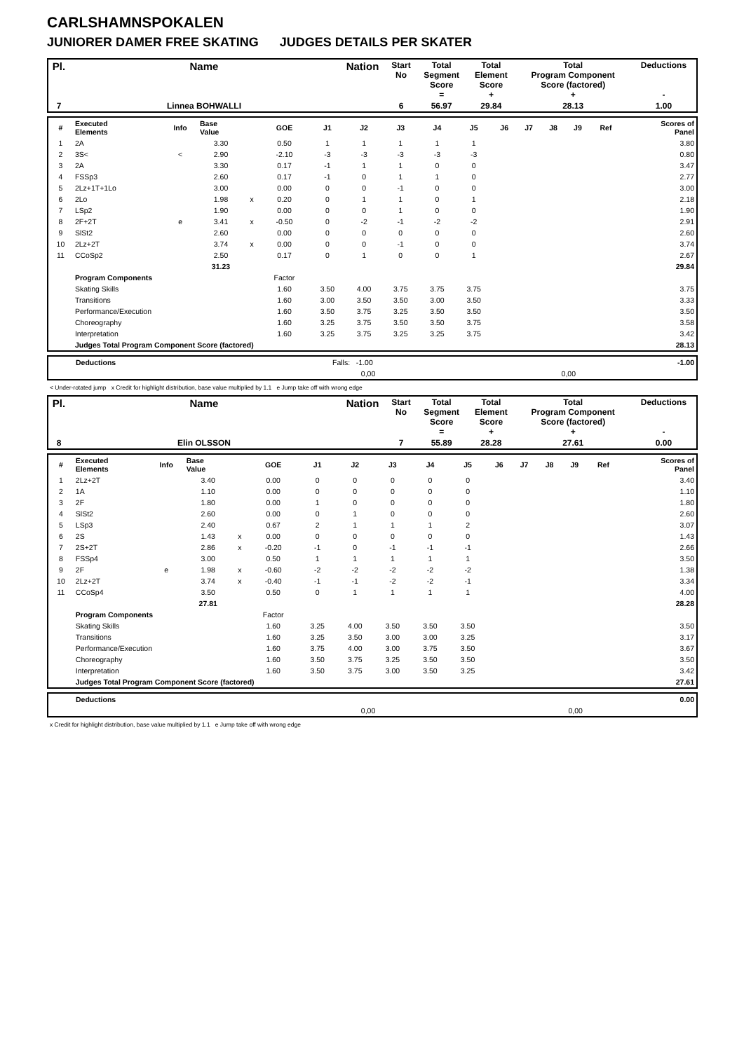CARLSHAMNSPOKALEN
JUNIORER DAMER FREE SKATING JUDGES DETAILS PER SKATER
| Pl. | Name | Nation | Start No | Total Segment Score = | Total Element Score + | Total Program Component Score (factored) + | Deductions - |
| 7 | Linnea BOHWALLI | | 6 | 56.97 | 29.84 | 28.13 | 1.00 |
| # | Executed Elements | Info | Base Value | | GOE | J1 | J2 | J3 | J4 | J5 | J6 | J7 | J8 | J9 | Ref | Scores of Panel |
| 1 | 2A | | 3.30 | | 0.50 | 1 | 1 | 1 | 1 | 1 | | | | | | 3.80 |
| 2 | 3S< | < | 2.90 | | -2.10 | -3 | -3 | -3 | -3 | -3 | | | | | | 0.80 |
| 3 | 2A | | 3.30 | | 0.17 | -1 | 1 | 1 | 0 | 0 | | | | | | 3.47 |
| 4 | FSSp3 | | 2.60 | | 0.17 | -1 | 0 | 1 | 1 | 0 | | | | | | 2.77 |
| 5 | 2Lz+1T+1Lo | | 3.00 | | 0.00 | 0 | 0 | -1 | 0 | 0 | | | | | | 3.00 |
| 6 | 2Lo | | 1.98 | x | 0.20 | 0 | 1 | 1 | 0 | 1 | | | | | | 2.18 |
| 7 | LSp2 | | 1.90 | | 0.00 | 0 | 0 | 1 | 0 | 0 | | | | | | 1.90 |
| 8 | 2F+2T | e | 3.41 | x | -0.50 | 0 | -2 | -1 | -2 | -2 | | | | | | 2.91 |
| 9 | SlSt2 | | 2.60 | | 0.00 | 0 | 0 | 0 | 0 | 0 | | | | | | 2.60 |
| 10 | 2Lz+2T | | 3.74 | x | 0.00 | 0 | 0 | -1 | 0 | 0 | | | | | | 3.74 |
| 11 | CCoSp2 | | 2.50 | | 0.17 | 0 | 1 | 0 | 0 | 1 | | | | | | 2.67 |
| | | | 31.23 | | | | | | | | | | | | | 29.84 |
| | Program Components | | | | Factor | | | | | | | | | | | |
| | Skating Skills | | | | 1.60 | 3.50 | 4.00 | 3.75 | 3.75 | 3.75 | | | | | | 3.75 |
| | Transitions | | | | 1.60 | 3.00 | 3.50 | 3.50 | 3.00 | 3.50 | | | | | | 3.33 |
| | Performance/Execution | | | | 1.60 | 3.50 | 3.75 | 3.25 | 3.50 | 3.50 | | | | | | 3.50 |
| | Choreography | | | | 1.60 | 3.25 | 3.75 | 3.50 | 3.50 | 3.75 | | | | | | 3.58 |
| | Interpretation | | | | 1.60 | 3.25 | 3.75 | 3.25 | 3.25 | 3.75 | | | | | | 3.42 |
| | Judges Total Program Component Score (factored) | | | | | | | | | | | | | | | 28.13 |
| | Deductions | Falls: -1.00 | | -1.00 |
| | | 0,00 | 0,00 | |
< Under-rotated jump x Credit for highlight distribution, base value multiplied by 1.1 e Jump take off with wrong edge
| Pl. | Name | Nation | Start No | Total Segment Score = | Total Element Score + | Total Program Component Score (factored) + | Deductions - |
| 8 | Elin OLSSON | | 7 | 55.89 | 28.28 | 27.61 | 0.00 |
| # | Executed Elements | Info | Base Value | | GOE | J1 | J2 | J3 | J4 | J5 | J6 | J7 | J8 | J9 | Ref | Scores of Panel |
| 1 | 2Lz+2T | | 3.40 | | 0.00 | 0 | 0 | 0 | 0 | 0 | | | | | | 3.40 |
| 2 | 1A | | 1.10 | | 0.00 | 0 | 0 | 0 | 0 | 0 | | | | | | 1.10 |
| 3 | 2F | | 1.80 | | 0.00 | 1 | 0 | 0 | 0 | 0 | | | | | | 1.80 |
| 4 | SlSt2 | | 2.60 | | 0.00 | 0 | 1 | 0 | 0 | 0 | | | | | | 2.60 |
| 5 | LSp3 | | 2.40 | | 0.67 | 2 | 1 | 1 | 1 | 2 | | | | | | 3.07 |
| 6 | 2S | | 1.43 | x | 0.00 | 0 | 0 | 0 | 0 | 0 | | | | | | 1.43 |
| 7 | 2S+2T | | 2.86 | x | -0.20 | -1 | 0 | -1 | -1 | -1 | | | | | | 2.66 |
| 8 | FSSp4 | | 3.00 | | 0.50 | 1 | 1 | 1 | 1 | 1 | | | | | | 3.50 |
| 9 | 2F | e | 1.98 | x | -0.60 | -2 | -2 | -2 | -2 | -2 | | | | | | 1.38 |
| 10 | 2Lz+2T | | 3.74 | x | -0.40 | -1 | -1 | -2 | -2 | -1 | | | | | | 3.34 |
| 11 | CCoSp4 | | 3.50 | | 0.50 | 0 | 1 | 1 | 1 | 1 | | | | | | 4.00 |
| | | | 27.81 | | | | | | | | | | | | | 28.28 |
| | Program Components | | | | Factor | | | | | | | | | | | |
| | Skating Skills | | | | 1.60 | 3.25 | 4.00 | 3.50 | 3.50 | 3.50 | | | | | | 3.50 |
| | Transitions | | | | 1.60 | 3.25 | 3.50 | 3.00 | 3.00 | 3.25 | | | | | | 3.17 |
| | Performance/Execution | | | | 1.60 | 3.75 | 4.00 | 3.00 | 3.75 | 3.50 | | | | | | 3.67 |
| | Choreography | | | | 1.60 | 3.50 | 3.75 | 3.25 | 3.50 | 3.50 | | | | | | 3.50 |
| | Interpretation | | | | 1.60 | 3.50 | 3.75 | 3.00 | 3.50 | 3.25 | | | | | | 3.42 |
| | Judges Total Program Component Score (factored) | | | | | | | | | | | | | | | 27.61 |
| | Deductions | | | 0.00 |
| | | 0,00 | 0,00 | |
x Credit for highlight distribution, base value multiplied by 1.1 e Jump take off with wrong edge